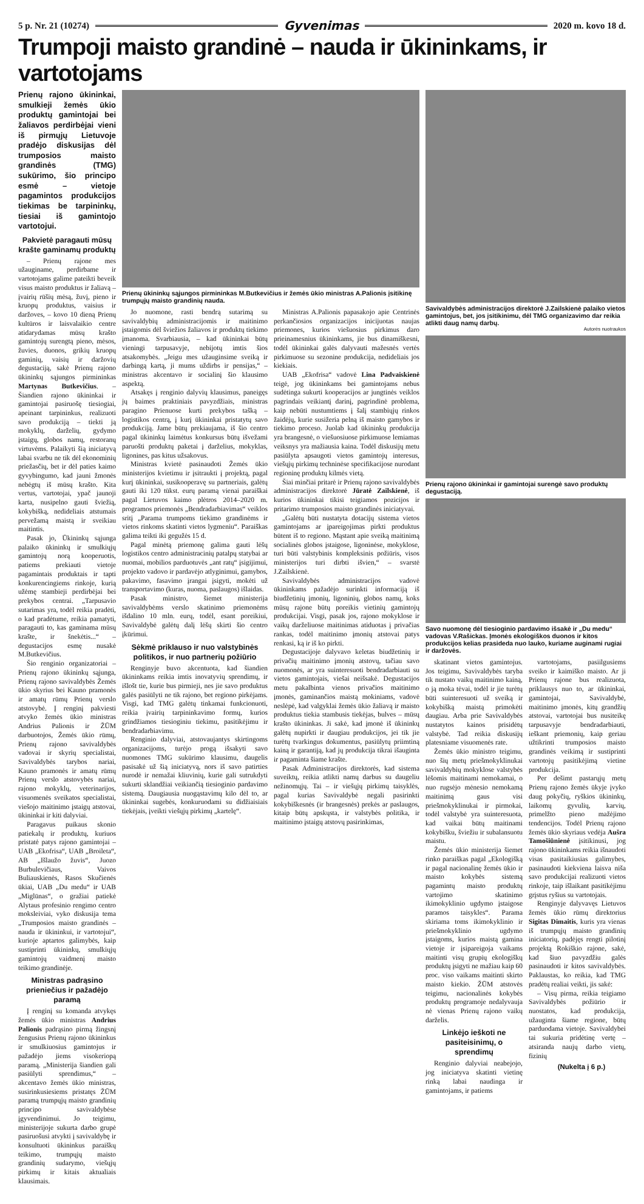5 p. Nr. 21 (10274) Gyvenimas 2020 m. kovo 18 d.
Trumpoji maisto grandinė – nauda ir ūkininkams, ir vartotojams
Prienų rajono ūkininkai, smulkieji žemės ūkio produktų gamintojai bei žaliavos perdirbėjai vieni iš pirmųjų Lietuvoje pradėjo diskusijas dėl trumposios maisto grandinės (TMG) sukūrimo, šio principo esmė – vietoje pagamintos produkcijos tiekimas be tarpininkų, tiesiai iš gamintojo vartotojui.
Pakvietė paragauti mūsų krašte gaminamų produktų
– Prienų rajone mes užauginame, perdirbame ir vartotojams galime pateikti beveik visus maisto produktus ir žaliavą – įvairių rūšių mėsą, žuvį, pieno ir kruopų produktus, vaisius ir daržoves, – kovo 10 dieną Prienų kultūros ir laisvalaikio centre atidarydamas mūsų krašto gamintojų surengtą pieno, mėsos, žuvies, duonos, grikių kruopų gaminių, vaisių ir daržovių degustaciją, sakė Prienų rajono ūkininkų sąjungos pirmininkas Martynas Butkevičius. – Šiandien rajono ūkininkai ir gamintojai pasiruošę tiesiogiai, apeinant tarpininkus, realizuoti savo produkciją – tiekti ją mokyklų, darželių, gydymo įstaigų, globos namų, restoranų virtuvėms. Palaikyti šią iniciatyvą labai svarbu ne tik dėl ekonominių priežasčių, bet ir dėl paties kaimo gyvybingumo, kad jauni žmonės nebėgtų iš mūsų krašto. Kita vertus, vartotojai, ypač jaunoji karta, nusipelno gauti šviežią, kokybišką, nedideliais atstumais pervežamą maistą ir sveikiau maitintis.
Pasak jo, Ūkininkų sąjunga palaiko ūkininkų ir smulkiųjų gamintojų norą kooperuotis, patiems prekiauti vietoje pagamintais produktais ir tapti konkurencingiems rinkoje, kurią užėmę stambieji perdirbėjai bei prekybos centrai. „Tarpusavio sutarimas yra, todėl reikia pradėti, o kad pradėtume, reikia pamatyti, paragauti to, kas gaminama mūsų krašte, ir šnekėtis...“ – degustacijos esmę nusakė M.Butkevičius.
Šio renginio organizatoriai – Prienų rajono ūkininkų sąjunga, Prienų rajono savivaldybės Žemės ūkio skyrius bei Kauno pramonės ir amatų rūmų Prienų verslo atstovybė. Į renginį pakviesti atvyko žemės ūkio ministras Andrius Palionis ir ŽŪM darbuotojos, Žemės ūkio rūmų, Prienų rajono savivaldybės vadovai ir skyrių specialistai, Savivaldybės tarybos nariai, Kauno pramonės ir amatų rūmų Prienų verslo atstovybės nariai, rajono mokyklų, veterinarijos, visuomenės sveikatos specialistai, viešojo maitinimo įstaigų atstovai, ūkininkai ir kiti dalyviai.
Paragavus puikaus skonio patiekalų ir produktų, kuriuos pristatė patys rajono gamintojai – UAB „Ekofrisa“, UAB „Broileta“, AB „Išlaužo žuvis“, Juozo Burbulevičiaus, Vaivos Buliauskienės, Rasos Skučienės ūkiai, UAB „Du medu“ ir UAB „Miglūnas“, o gražiai patiekė Alytaus profesinio rengimo centro moksleiviai, vyko diskusija tema „Trumposios maisto grandinės – nauda ir ūkininkui, ir vartotojui“, kurioje aptartos galimybės, kaip sustiprinti ūkininkų, smulkiųjų gamintojų vaidmenį maisto teikimo grandinėje.
Ministras padrąsino prieniečius ir pažadėjo paramą
Į renginį su komanda atvykęs žemės ūkio ministras Andrius Palionis padrąsino pirmą žingsnį žengusius Prienų rajono ūkininkus ir smulkiuosius gamintojus ir pažadėjo jiems visokeriopą paramą. „Ministerija šiandien gali pasiūlyti sprendimus,“ – akcentavo žemės ūkio ministras, susirinkusiesiems pristatęs ŽŪM paramą trumpųjų maisto grandinių principo savivaldybėse įgyvendinimui. Jo teigimu, ministerijoje sukurta darbo grupė pasiruošusi atvykti į savivaldybę ir konsultuoti ūkininkus paraiškų teikimo, trumpųjų maisto grandinių sudarymo, viešųjų pirkimų ir kitais aktualiais klausimais.
Prienų ūkininkų sąjungos pirmininkas M.Butkevičius ir žemės ūkio ministras A.Palionis įsitikinę trumpųjų maisto grandinių nauda.
Jo nuomone, rasti bendrą sutarimą su savivaldybių administracijomis ir maitinimo įstaigomis dėl šviežios žaliavos ir produktų tiekimo įmanoma. Svarbiausia, – kad ūkininkai būtų vieningi tarpusavyje, nebijotų imtis šios atsakomybės. „Jeigu mes užauginsime sveiką ir darbingą kartą, ji mums uždirbs ir pensijas,“ – ministras akcentavo ir socialinį šio klausimo aspektą.
Atsakęs į renginio dalyvių klausimus, paneigęs jų baimes praktiniais pavyzdžiais, ministras paragino Prienuose kurti prekybos tašką – logistikos centrą, į kurį ūkininkai pristatytų savo produkciją. Jame būtų prekiaujama, iš šio centro pagal ūkininkų laimėtus konkursus būtų išvežami paruošti produktų paketai į darželius, mokyklas, ligonines, pas kitus užsakovus.
Ministras kvietė pasinaudoti Žemės ūkio ministerijos kvietimu ir įsitraukti į projektą, pagal kurį ūkininkai, susikooperavę su partneriais, galėtų gauti iki 120 tūkst. eurų paramą vienai paraiškai pagal Lietuvos kaimo plėtros 2014–2020 m. programos priemonės „Bendradarbiavimas“ veiklos sritį „Parama trumpoms tiekimo grandinėms ir vietos rinkoms skatinti vietos lygmeniu“. Paraiškas galima teikti iki gegužės 15 d.
Pagal minėtą priemonę galima gauti lėšų logistikos centro administracinių patalpų statybai ar nuomai, mobilios parduotuvės „ant ratų“ įsigijimui, projekto vadovo ir pardavėjo atlyginimui, gamybos, pakavimo, fasavimo įrangai įsigyti, mokėti už transportavimo (kuras, nuoma, paslaugos) išlaidas.
Pasak ministro, šiemet ministerija savivaldybėms verslo skatinimo priemonėms išdalino 10 mln. eurų, todėl, esant poreikiui, Savivaldybė galėtų dalį lėšų skirti šio centro įkūrimui.
Sėkmė priklauso ir nuo valstybinės politikos, ir nuo partnerių požiūrio
Renginyje buvo akcentuota, kad šiandien ūkininkams reikia imtis inovatyvių sprendimų, ir išlošt tie, kurie bus pirmieji, nes jie savo produktus galės pasiūlyti ne tik rajono, bet regiono pirkėjams. Visgi, kad TMG galėtų tinkamai funkcionuoti, reikia įvairių tarpininkavimo formų, kurios grindžiamos tiesioginiu tiekimu, pasitikėjimu ir bendradarbiavimu.
Renginio dalyviai, atstovaujantys skirtingoms organizacijoms, turėjo progą išsakyti savo nuomones TMG sukūrimo klausimu, daugelis pasisakė už šią iniciatyvą, nors iš savo patirties nurodė ir nemažai kliuvinių, kurie gali sutrukdyti sukurti sklandžiai veikiančią tiesioginio pardavimo sistemą. Daugiausia nuogąstavimų kilo dėl to, ar ūkininkai sugebės, konkuruodami su didžiaisiais tiekėjais, įveikti viešųjų pirkimų „kartelę“.
Ministras A.Palionis papasakojo apie Centrinės perkančiosios organizacijos inicijuotas naujas priemones, kurios viešuosius pirkimus daro prieinamesnius ūkininkams, jie bus dinamiškesni, todėl ūkininkai galės dalyvauti mažesnės vertės pirkimuose su sezonine produkcija, nedideliais jos kiekiais.
UAB „Ekofrisa“ vadovė Lina Padvaiskienė teigė, jog ūkininkams bei gamintojams nebus sudėtinga sukurti kooperacijos ar jungtinės veiklos pagrindais veikiantį darinį, pagrindinė problema, kaip nebūti nustumtiems į šalį stambiųjų rinkos žaidėjų, kurie susižeria pelną iš maisto gamybos ir tiekimo proceso. Juolab kad ūkininkų produkcija yra brangesnė, o viešuosiuose pirkimuose lemiamas veiksnys yra mažiausia kaina. Todėl diskusijų metu pasiūlyta apsaugoti vietos gamintojų interesus, viešųjų pirkimų techninėse specifikacijose nurodant regioninę produktų kilmės vietą.
Šiai minčiai pritarė ir Prienų rajono savivaldybės administracijos direktorė Jūratė Zailskienė, iš kurios ūkininkai tikisi teigiamos pozicijos ir pritarimo trumposios maisto grandinės iniciatyvai.
„Galėtų būti nustatyta dotacijų sistema vietos gamintojams ar įpareigojimas pirkti produktus būtent iš to regiono. Mąstant apie sveiką maitinimą socialinės globos įstaigose, ligoninėse, mokyklose, turi būti valstybinis kompleksinis požiūris, visos ministerijos turi dirbti išvien,“ – svarstė J.Zailskienė.
Savivaldybės administracijos vadovė ūkininkams pažadėjo surinkti informaciją iš biudžetinių įmonių, ligoninių, globos namų, koks mūsų rajone būtų poreikis vietinių gamintojų produkcijai. Visgi, pasak jos, rajono mokyklose ir vaikų darželiuose maitinimas atiduotas į privačias rankas, todėl maitinimo įmonių atstovai patys renkasi, ką ir iš ko pirkti.
Degustacijoje dalyvavo keletas biudžetinių ir privačių maitinimo įmonių atstovų, tačiau savo nuomonės, ar yra suinteresuoti bendradarbiauti su vietos gamintojais, viešai neišsakė. Degustacijos metu pakalbinta vienos privačios maitinimo įmonės, gaminančios maistą mokiniams, vadovė neslėpė, kad valgyklai žemės ūkio žaliavą ir maisto produktus tiekia stambusis tiekėjas, bulves – mūsų krašto ūkininkas. Ji sakė, kad įmonė iš ūkininkų galėtų nupirkti ir daugiau produkcijos, jei tik jie turėtų tvarkingus dokumentus, pasiūlytų priimtiną kainą ir garantiją, kad jų produkcija tikrai išauginta ir pagaminta šiame krašte.
Pasak Administracijos direktorės, kad sistema suveiktų, reikia atlikti namų darbus su daugeliu nežinomųjų. Tai – ir viešųjų pirkimų taisyklės, pagal kurias Savivaldybė negali pasirinkti kokybiškesnės (ir brangesnės) prekės ar paslaugos, kitaip būtų apskųsta, ir valstybės politika, ir maitinimo įstaigų atstovų pasirinkimas,
Savivaldybės administracijos direktorė J.Zailskienė palaiko vietos gamintojus, bet, jos įsitikinimu, dėl TMG organizavimo dar reikia atlikti daug namų darbų.
Autorės nuotraukos
Prienų rajono ūkininkai ir gamintojai surengė savo produktų degustaciją.
Savo nuomonę dėl tiesioginio pardavimo išsakė ir „Du medu“ vadovas V.Rašickas. Įmonės ekologiškos duonos ir kitos produkcijos kelias prasideda nuo lauko, kuriame auginami rugiai ir daržovės.
skatinant vietos gamintojus. Jos teigimu, Savivaldybės taryba tik nustato vaikų maitinimo kainą, o ją moka tėvai, todėl ir jie turėtų būti suinteresuoti už sveiką ir kokybišką maistą primokėti daugiau. Arba prie Savivaldybės nustatytos kainos prisidėtų valstybė. Tad reikia diskusijų platesniame visuomenės rate.
Žemės ūkio ministro teigimu, nuo šių metų priešmokyklinukai savivaldybių mokyklose valstybės lėšomis maitinami nemokamai, o nuo rugsėjo mėnesio nemokamą maitinimą gaus visi priešmokyklinukai ir pirmokai, todėl valstybė yra suinteresuota, kad vaikai būtų maitinami kokybišku, šviežiu ir subalansuotu maistu.
Žemės ūkio ministerija šiemet rinko paraiškas pagal „Ekologišką ir pagal nacionalinę žemės ūkio ir maisto kokybės sistemą pagamintų maisto produktų vartojimo skatinimo ikimokyklinio ugdymo įstaigose paramos taisykles“. Parama skiriama toms ikimokyklinio ir priešmokyklinio ugdymo įstaigoms, kurios maistą gamina vietoje ir įsipareigoja vaikams maitinti visų grupių ekologiškų produktų įsigyti ne mažiau kaip 60 proc. viso vaikams maitinti skirto maisto kiekio. ŽŪM atstovės teigimu, nacionalinės kokybės produktų programoje nedalyvauja nė vienas Prienų rajono vaikų darželis.
Linkėjo ieškoti ne pasiteisinimų, o sprendimų
Renginio dalyviai neabejojo, jog iniciatyva skatinti vietinę rinką labai naudinga ir gamintojams, ir patiems
vartotojams, pasiilgusiems sveiko ir kaimiško maisto. Ar ji Prienų rajone bus realizuota, priklausys nuo to, ar ūkininkai, gamintojai, Savivaldybė, maitinimo įmonės, kitų grandžių atstovai, vartotojai bus nusiteikę tarpusavyje bendradarbiauti, ieškant priemonių, kaip geriau užtikrinti trumposios maisto grandinės veikimą ir sustiprinti vartotojų pasitikėjimą vietine produkcija.
Per dešimt pastarųjų metų Prienų rajono žemės ūkyje įvyko daug pokyčių, ryškios ūkininkų, laikomų gyvulių, karvių, primelžto pieno mažėjimo tendencijos. Todėl Prienų rajono žemės ūkio skyriaus vedėja Aušra Tamošiūnienė įsitikinusi, jog rajono ūkininkams reikia išnaudoti visas pasitaikiusias galimybes, pasinaudoti kiekviena laisva niša savo produkcijai realizuoti vietos rinkoje, taip išlaikant pasitikėjimu grįstus ryšius su vartotojais.
Renginyje dalyvavęs Lietuvos žemės ūkio rūmų direktorius Sigitas Dimaitis, kuris yra vienas iš trumpųjų maisto grandinių iniciatorių, padėjęs rengti pilotinį projektą Rokiškio rajone, sakė, kad šiuo pavyzdžiu galės pasinaudoti ir kitos savivaldybės. Paklaustas, ko reikia, kad TMG pradėtų realiai veikti, jis sakė:
– Visų pirma, reikia teigiamo Savivaldybės požiūrio ir nuostatos, kad produkcija, užauginta šiame regione, būtų parduodama vietoje. Savivaldybei tai sukuria pridėtinę vertę – atsiranda naujų darbo vietų, fizinių
(Nukelta į 6 p.)